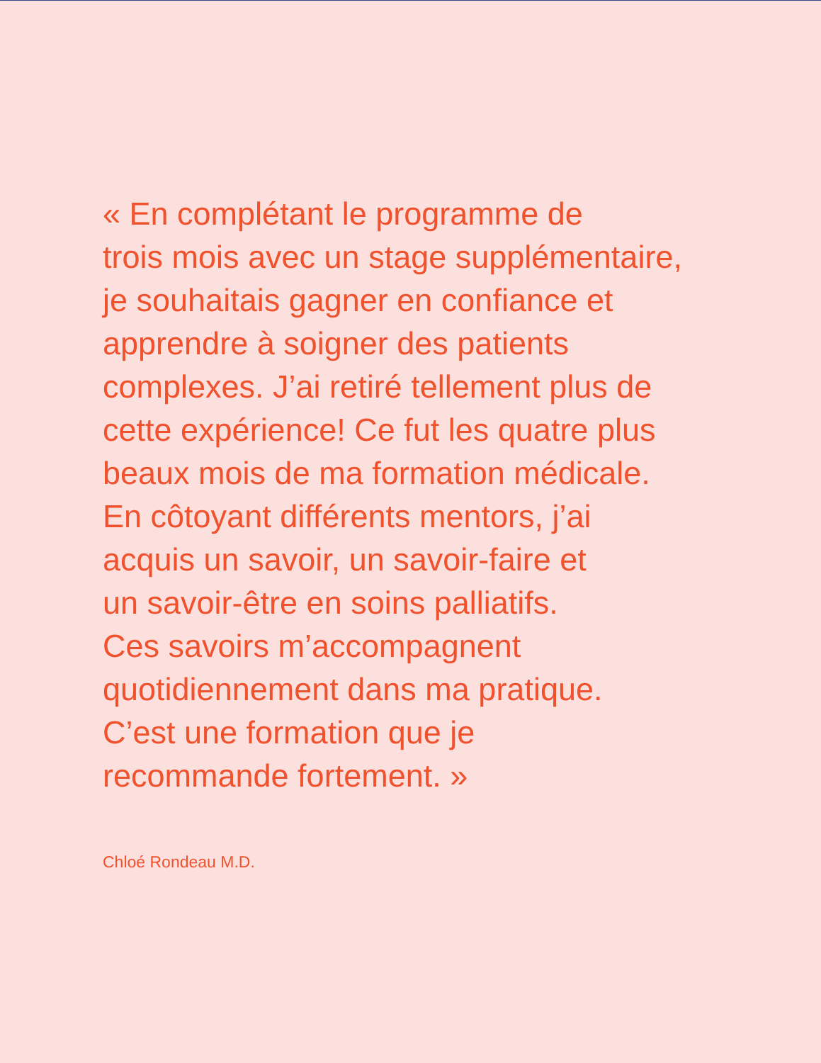« En complétant le programme de
trois mois avec un stage supplémentaire,
je souhaitais gagner en confiance et
apprendre à soigner des patients
complexes. J’ai retiré tellement plus de
cette expérience! Ce fut les quatre plus
beaux mois de ma formation médicale.
En côtoyant différents mentors, j’ai
acquis un savoir, un savoir-faire et
un savoir-être en soins palliatifs.
Ces savoirs m’accompagnent
quotidiennement dans ma pratique.
C’est une formation que je
recommande fortement. »
Chloé Rondeau M.D.